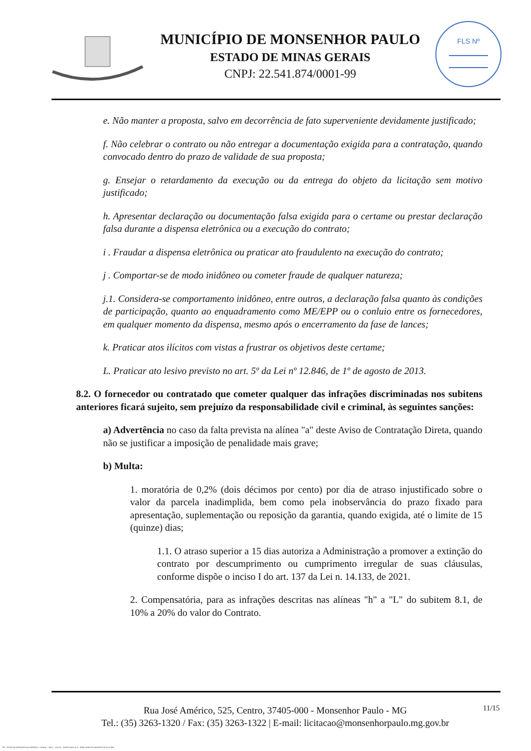MUNICÍPIO DE MONSENHOR PAULO
ESTADO DE MINAS GERAIS
CNPJ: 22.541.874/0001-99
FLS Nº
e. Não manter a proposta, salvo em decorrência de fato superveniente devidamente justificado;
f. Não celebrar o contrato ou não entregar a documentação exigida para a contratação, quando convocado dentro do prazo de validade de sua proposta;
g. Ensejar o retardamento da execução ou da entrega do objeto da licitação sem motivo justificado;
h. Apresentar declaração ou documentação falsa exigida para o certame ou prestar declaração falsa durante a dispensa eletrônica ou a execução do contrato;
i . Fraudar a dispensa eletrônica ou praticar ato fraudulento na execução do contrato;
j . Comportar-se de modo inidôneo ou cometer fraude de qualquer natureza;
j.1. Considera-se comportamento inidôneo, entre outros, a declaração falsa quanto às condições de participação, quanto ao enquadramento como ME/EPP ou o conluio entre os fornecedores, em qualquer momento da dispensa, mesmo após o encerramento da fase de lances;
k. Praticar atos ilícitos com vistas a frustrar os objetivos deste certame;
L. Praticar ato lesivo previsto no art. 5º da Lei nº 12.846, de 1º de agosto de 2013.
8.2. O fornecedor ou contratado que cometer qualquer das infrações discriminadas nos subitens anteriores ficará sujeito, sem prejuízo da responsabilidade civil e criminal, às seguintes sanções:
a) Advertência no caso da falta prevista na alínea "a" deste Aviso de Contratação Direta, quando não se justificar a imposição de penalidade mais grave;
b) Multa:
1. moratória de 0,2% (dois décimos por cento) por dia de atraso injustificado sobre o valor da parcela inadimplida, bem como pela inobservância do prazo fixado para apresentação, suplementação ou reposição da garantia, quando exigida, até o limite de 15 (quinze) dias;
1.1. O atraso superior a 15 dias autoriza a Administração a promover a extinção do contrato por descumprimento ou cumprimento irregular de suas cláusulas, conforme dispõe o inciso I do art. 137 da Lei n. 14.133, de 2021.
2. Compensatória, para as infrações descritas nas alíneas "h" a "L" do subitem 8.1, de 10% a 20% do valor do Contrato.
Rua José Américo, 525, Centro, 37405-000 - Monsenhor Paulo - MG
Tel.: (35) 3263-1320 / Fax: (35) 3263-1322 | E-mail: licitacao@monsenhorpaulo.mg.gov.br
11/15
780 - AVISO DE DISPENSA ELETRÔNICA - GERAL - NLLC - ATIVO - APROVADO DLA - BASE PARA AS DEMAIS EXCETO SRP